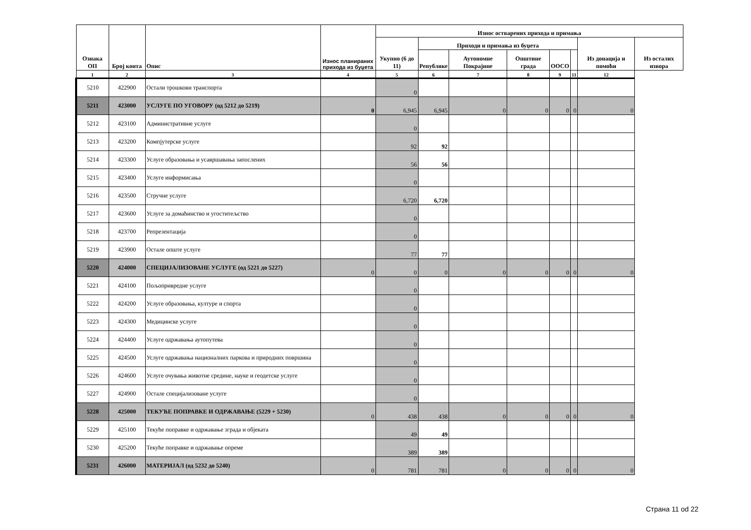| Ознака ОП | Број конта | Опис | Износ планираних прихода из буџета | Износ остварених прихода и примања | | | | | | | |
| --- | --- | --- | --- | --- | --- | --- | --- | --- | --- | --- | --- |
| | | | | Укупно (6 до 11) | Приходи и примања из буџета | | | | | Из донација и помоћи | Из осталих извора |
| | | | | | Републике | Аутономне Покрајине | Општине града | ООСО | | | |
| 1 | 2 | 3 | 4 | 5 | 6 | 7 | 8 | 9 | 11 | 12 | |
| 5210 | 422900 | Остали трошкови транспорта | | 0 | | | | | | | |
| 5211 | 423000 | УСЛУГЕ ПО УГОВОРУ (од 5212 до 5219) | 0 | 6,945 | 6,945 | 0 | 0 | 0 | 0 | 0 | |
| 5212 | 423100 | Административне услуге | | 0 | | | | | | | |
| 5213 | 423200 | Компјутерске услуге | | 92 | 92 | | | | | | |
| 5214 | 423300 | Услуге образовања и усавршавања запослених | | 56 | 56 | | | | | | |
| 5215 | 423400 | Услуге информисања | | 0 | | | | | | | |
| 5216 | 423500 | Стручне услуге | | 6,720 | 6,720 | | | | | | |
| 5217 | 423600 | Услуге за домаћинство и угоститељство | | 0 | | | | | | | |
| 5218 | 423700 | Репрезентација | | 0 | | | | | | | |
| 5219 | 423900 | Остале опште услуге | | 77 | 77 | | | | | | |
| 5220 | 424000 | СПЕЦИЈАЛИЗОВАНЕ УСЛУГЕ (од 5221 до 5227) | 0 | 0 | 0 | 0 | 0 | 0 | 0 | 0 | |
| 5221 | 424100 | Пољопривредне услуге | | 0 | | | | | | | |
| 5222 | 424200 | Услуге образовања, културе и спорта | | 0 | | | | | | | |
| 5223 | 424300 | Медицинске услуге | | 0 | | | | | | | |
| 5224 | 424400 | Услуге одржавања аутопутева | | 0 | | | | | | | |
| 5225 | 424500 | Услуге одржавања националних паркова и природних површина | | 0 | | | | | | | |
| 5226 | 424600 | Услуге очувања животне средине, науке и геодетске услуге | | 0 | | | | | | | |
| 5227 | 424900 | Остале специјализоване услуге | | 0 | | | | | | | |
| 5228 | 425000 | ТЕКУЋЕ ПОПРАВКЕ И ОДРЖАВАЊЕ (5229 + 5230) | 0 | 438 | 438 | 0 | 0 | 0 | 0 | 0 | |
| 5229 | 425100 | Текуће поправке и одржавање зграда и објеката | | 49 | 49 | | | | | | |
| 5230 | 425200 | Текуће поправке и одржавање опреме | | 389 | 389 | | | | | | |
| 5231 | 426000 | МАТЕРИЈАЛ (од 5232 до 5240) | 0 | 781 | 781 | 0 | 0 | 0 | 0 | 0 | |
Страна 11 od 22